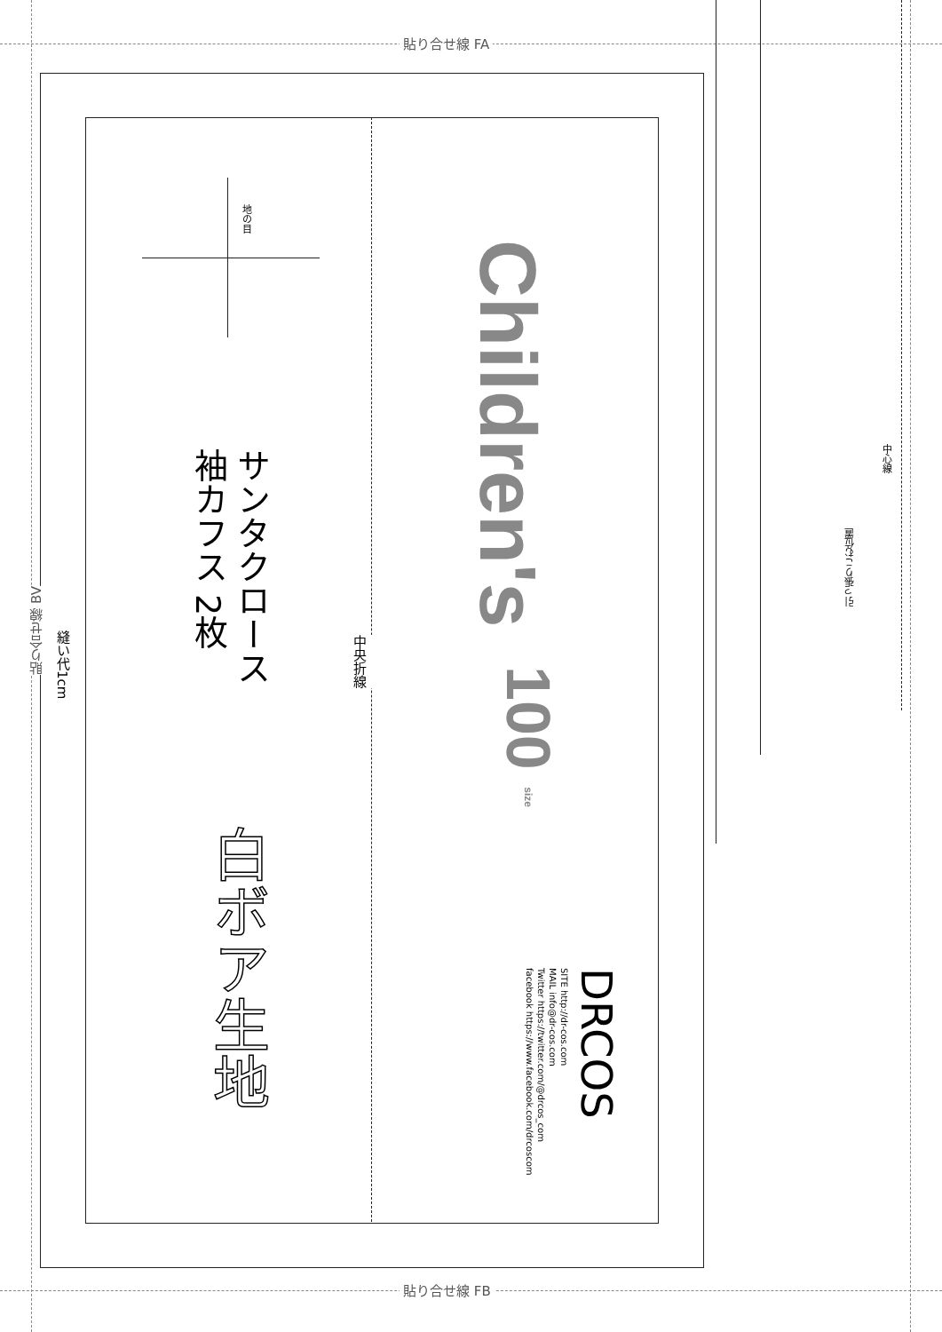貼り合せ線 FA
貼り合せ線 FB
貼り合せ線 BV
縫い代1cm
中央折線
地の目
Children's
100 size
サンタクロース
袖カフス 2枚
白ボア生地
DRCOS
SITE http://dr-cos.com
MAIL info@dr-cos.com
Twitter https://twitter.com/@drcos_com
facebook https://www.facebook.com/drcoscom
中心線
引っ張りこむ位置